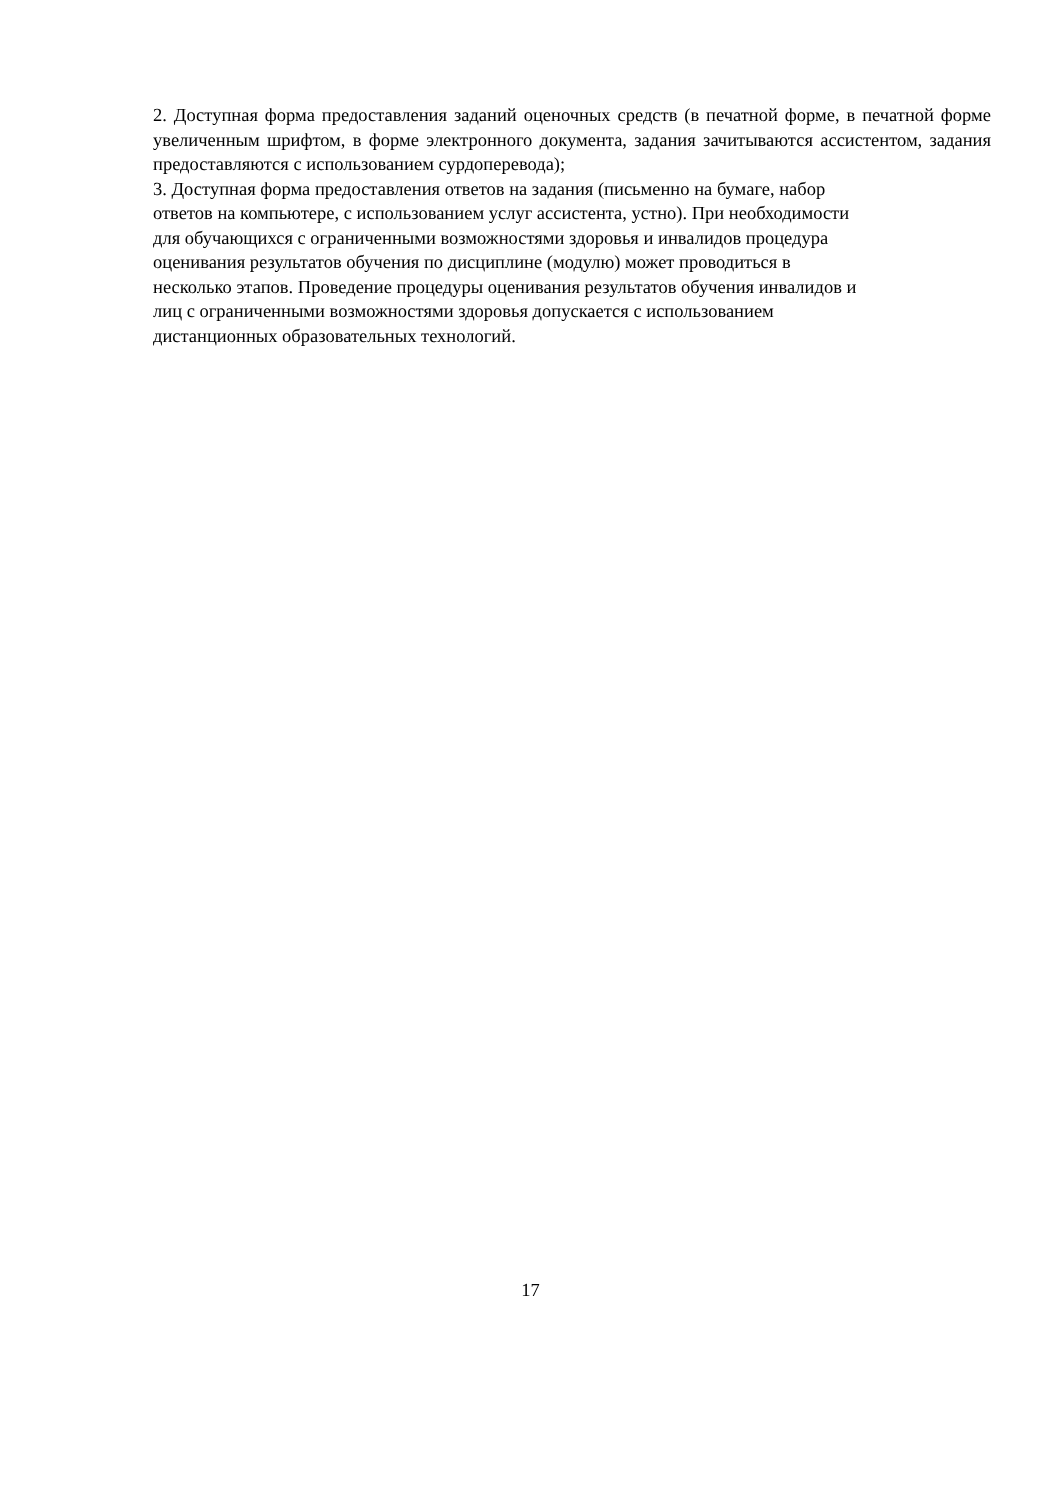2. Доступная форма предоставления заданий оценочных средств (в печатной форме, в печатной форме увеличенным шрифтом, в форме электронного документа, задания зачитываются ассистентом, задания предоставляются с использованием сурдоперевода);
3. Доступная форма предоставления ответов на задания (письменно на бумаге, набор
ответов на компьютере, с использованием услуг ассистента, устно). При необходимости
для обучающихся с ограниченными возможностями здоровья и инвалидов процедура
оценивания результатов обучения по дисциплине (модулю) может проводиться в
несколько этапов. Проведение процедуры оценивания результатов обучения инвалидов и
лиц с ограниченными возможностями здоровья допускается с использованием
дистанционных образовательных технологий.
17